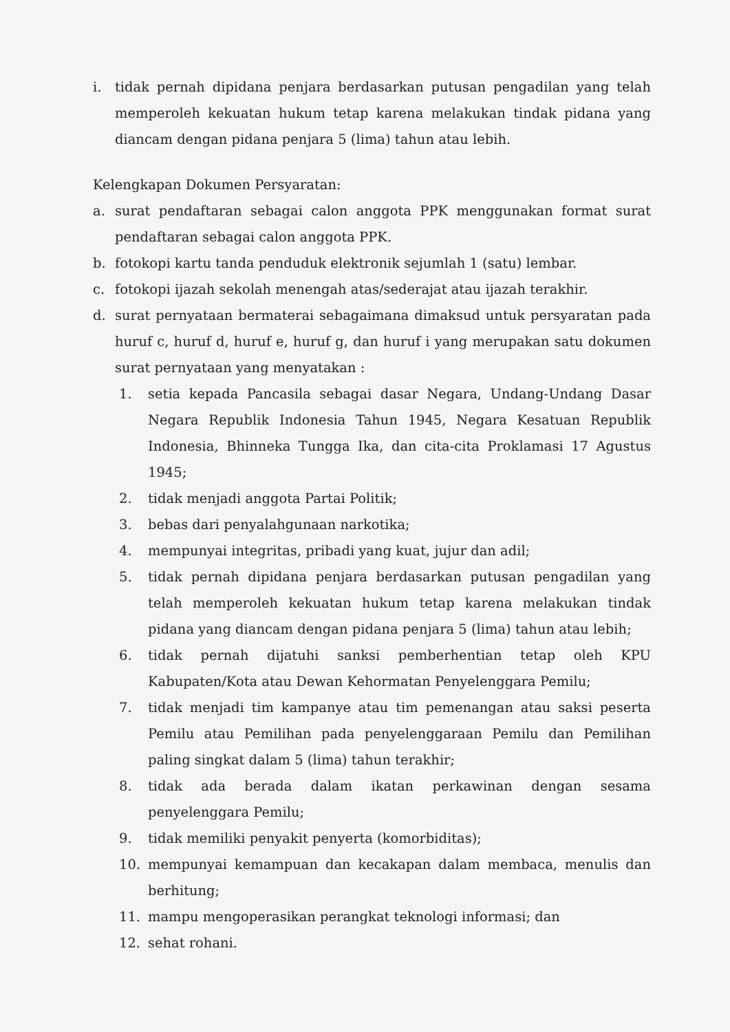i. tidak pernah dipidana penjara berdasarkan putusan pengadilan yang telah memperoleh kekuatan hukum tetap karena melakukan tindak pidana yang diancam dengan pidana penjara 5 (lima) tahun atau lebih.
Kelengkapan Dokumen Persyaratan:
a. surat pendaftaran sebagai calon anggota PPK menggunakan format surat pendaftaran sebagai calon anggota PPK.
b. fotokopi kartu tanda penduduk elektronik sejumlah 1 (satu) lembar.
c. fotokopi ijazah sekolah menengah atas/sederajat atau ijazah terakhir.
d. surat pernyataan bermaterai sebagaimana dimaksud untuk persyaratan pada huruf c, huruf d, huruf e, huruf g, dan huruf i yang merupakan satu dokumen surat pernyataan yang menyatakan :
1. setia kepada Pancasila sebagai dasar Negara, Undang-Undang Dasar Negara Republik Indonesia Tahun 1945, Negara Kesatuan Republik Indonesia, Bhinneka Tungga Ika, dan cita-cita Proklamasi 17 Agustus 1945;
2. tidak menjadi anggota Partai Politik;
3. bebas dari penyalahgunaan narkotika;
4. mempunyai integritas, pribadi yang kuat, jujur dan adil;
5. tidak pernah dipidana penjara berdasarkan putusan pengadilan yang telah memperoleh kekuatan hukum tetap karena melakukan tindak pidana yang diancam dengan pidana penjara 5 (lima) tahun atau lebih;
6. tidak pernah dijatuhi sanksi pemberhentian tetap oleh KPU Kabupaten/Kota atau Dewan Kehormatan Penyelenggara Pemilu;
7. tidak menjadi tim kampanye atau tim pemenangan atau saksi peserta Pemilu atau Pemilihan pada penyelenggaraan Pemilu dan Pemilihan paling singkat dalam 5 (lima) tahun terakhir;
8. tidak ada berada dalam ikatan perkawinan dengan sesama penyelenggara Pemilu;
9. tidak memiliki penyakit penyerta (komorbiditas);
10. mempunyai kemampuan dan kecakapan dalam membaca, menulis dan berhitung;
11. mampu mengoperasikan perangkat teknologi informasi; dan
12. sehat rohani.